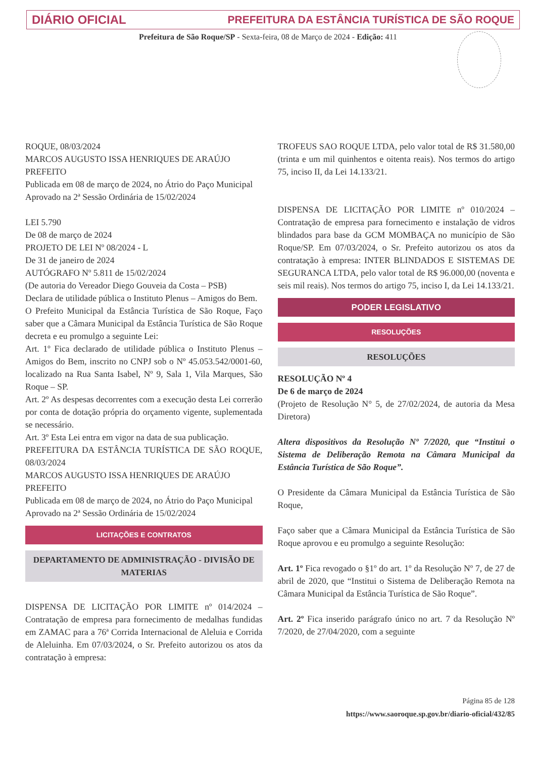DIÁRIO OFICIAL PREFEITURA DA ESTÂNCIA TURÍSTICA DE SÃO ROQUE
Prefeitura de São Roque/SP - Sexta-feira, 08 de Março de 2024 - Edição: 411
ROQUE, 08/03/2024
MARCOS AUGUSTO ISSA HENRIQUES DE ARAÚJO
PREFEITO
Publicada em 08 de março de 2024, no Átrio do Paço Municipal
Aprovado na 2ª Sessão Ordinária de 15/02/2024
LEI 5.790
De 08 de março de 2024
PROJETO DE LEI Nº 08/2024 - L
De 31 de janeiro de 2024
AUTÓGRAFO Nº 5.811 de 15/02/2024
(De autoria do Vereador Diego Gouveia da Costa – PSB)
Declara de utilidade pública o Instituto Plenus – Amigos do Bem.
O Prefeito Municipal da Estância Turística de São Roque, Faço saber que a Câmara Municipal da Estância Turística de São Roque decreta e eu promulgo a seguinte Lei:
Art. 1º Fica declarado de utilidade pública o Instituto Plenus – Amigos do Bem, inscrito no CNPJ sob o Nº 45.053.542/0001-60, localizado na Rua Santa Isabel, Nº 9, Sala 1, Vila Marques, São Roque – SP.
Art. 2º As despesas decorrentes com a execução desta Lei correrão por conta de dotação própria do orçamento vigente, suplementada se necessário.
Art. 3º Esta Lei entra em vigor na data de sua publicação.
PREFEITURA DA ESTÂNCIA TURÍSTICA DE SÃO ROQUE, 08/03/2024
MARCOS AUGUSTO ISSA HENRIQUES DE ARAÚJO
PREFEITO
Publicada em 08 de março de 2024, no Átrio do Paço Municipal
Aprovado na 2ª Sessão Ordinária de 15/02/2024
LICITAÇÕES E CONTRATOS
DEPARTAMENTO DE ADMINISTRAÇÃO - DIVISÃO DE MATERIAS
DISPENSA DE LICITAÇÃO POR LIMITE nº 014/2024 – Contratação de empresa para fornecimento de medalhas fundidas em ZAMAC para a 76ª Corrida Internacional de Aleluia e Corrida de Aleluinha. Em 07/03/2024, o Sr. Prefeito autorizou os atos da contratação à empresa:
TROFEUS SAO ROQUE LTDA, pelo valor total de R$ 31.580,00 (trinta e um mil quinhentos e oitenta reais). Nos termos do artigo 75, inciso II, da Lei 14.133/21.
DISPENSA DE LICITAÇÃO POR LIMITE nº 010/2024 – Contratação de empresa para fornecimento e instalação de vidros blindados para base da GCM MOMBAÇA no município de São Roque/SP. Em 07/03/2024, o Sr. Prefeito autorizou os atos da contratação à empresa: INTER BLINDADOS E SISTEMAS DE SEGURANCA LTDA, pelo valor total de R$ 96.000,00 (noventa e seis mil reais). Nos termos do artigo 75, inciso I, da Lei 14.133/21.
PODER LEGISLATIVO
RESOLUÇÕES
RESOLUÇÕES
RESOLUÇÃO Nº 4
De 6 de março de 2024
(Projeto de Resolução N° 5, de 27/02/2024, de autoria da Mesa Diretora)
Altera dispositivos da Resolução Nº 7/2020, que “Institui o Sistema de Deliberação Remota na Câmara Municipal da Estância Turística de São Roque”.
O Presidente da Câmara Municipal da Estância Turística de São Roque,
Faço saber que a Câmara Municipal da Estância Turística de São Roque aprovou e eu promulgo a seguinte Resolução:
Art. 1º Fica revogado o §1º do art. 1º da Resolução Nº 7, de 27 de abril de 2020, que “Institui o Sistema de Deliberação Remota na Câmara Municipal da Estância Turística de São Roque”.
Art. 2º Fica inserido parágrafo único no art. 7 da Resolução Nº 7/2020, de 27/04/2020, com a seguinte
Página 85 de 128
https://www.saoroque.sp.gov.br/diario-oficial/432/85